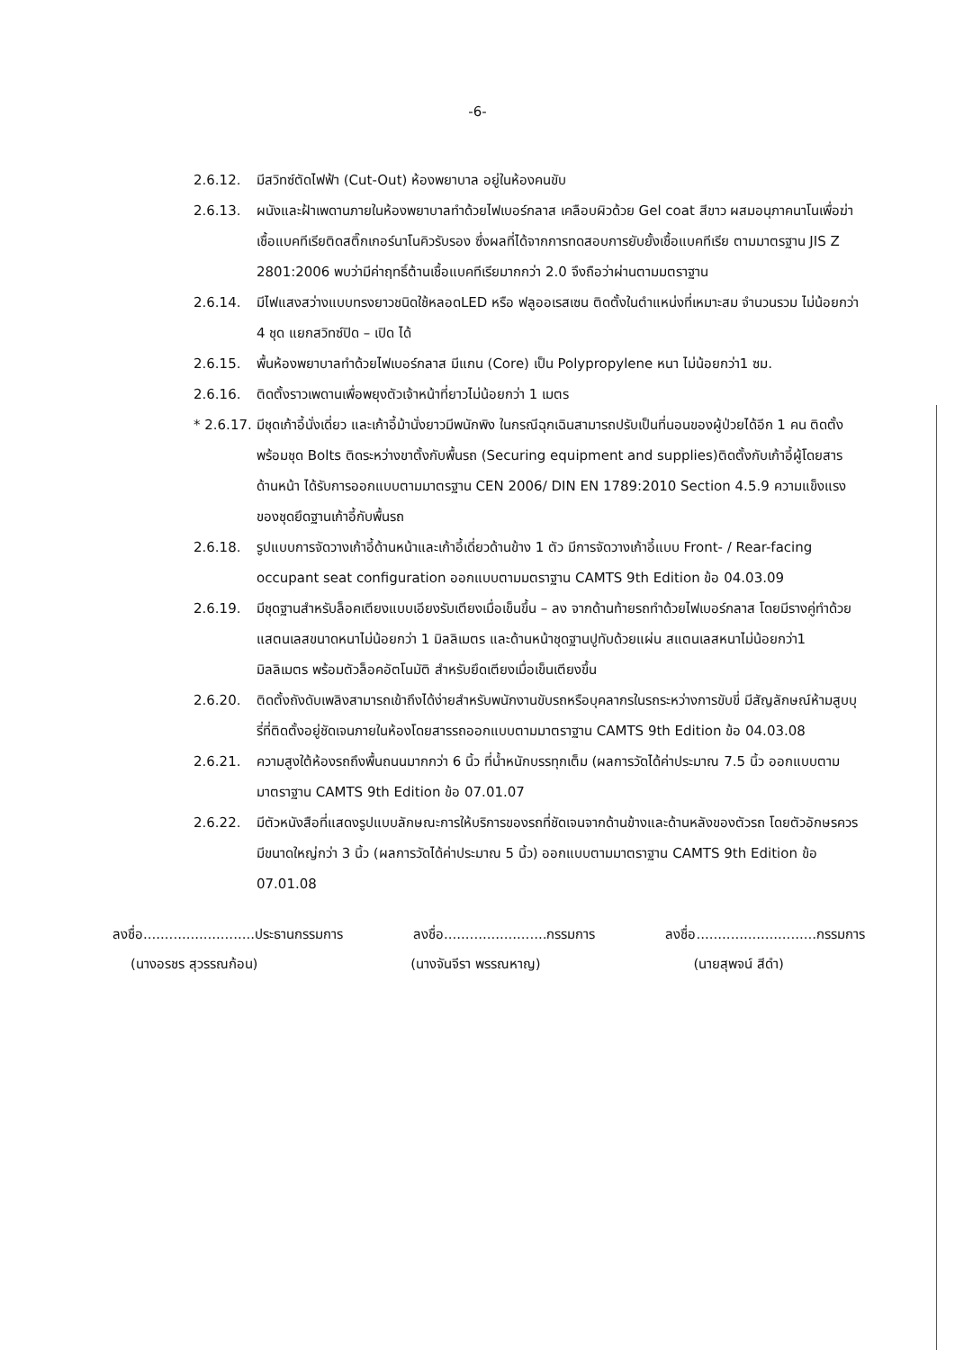-6-
2.6.12. มีสวิทซ์ตัดไฟฟ้า (Cut-Out) ห้องพยาบาล อยู่ในห้องคนขับ
2.6.13. ผนังและฝ้าเพดานภายในห้องพยาบาลทำด้วยไฟเบอร์กลาส เคลือบผิวด้วย Gel coat สีขาว ผสมอนุภาคนาโนเพื่อฆ่าเชื้อแบคทีเรียติดสติ๊กเกอร์นาโนคิวรับรอง ซึ่งผลที่ได้จากการทดสอบการยับยั้งเชื้อแบคทีเรีย ตามมาตรฐาน JIS Z 2801:2006 พบว่ามีค่าฤทธิ์ต้านเชื้อแบคทีเรียมากกว่า 2.0 จึงถือว่าผ่านตามมตราฐาน
2.6.14. มีไฟแสงสว่างแบบทรงยาวชนิดใช้หลอดLED หรือ ฟลูออเรสเซน ติดตั้งในตำแหน่งที่เหมาะสม จำนวนรวม ไม่น้อยกว่า 4 ชุด แยกสวิทซ์ปิด – เปิด ได้
2.6.15. พื้นห้องพยาบาลทำด้วยไฟเบอร์กลาส มีแกน (Core) เป็น Polypropylene หนา ไม่น้อยกว่า1 ซม.
2.6.16. ติดตั้งราวเพดานเพื่อพยุงตัวเจ้าหน้าที่ยาวไม่น้อยกว่า 1 เมตร
* 2.6.17.
มีชุดเก้าอี้นั่งเดี่ยว และเก้าอี้ม้านั่งยาวมีพนักพิง ในกรณีฉุกเฉินสามารถปรับเป็นที่นอนของผู้ป่วยได้อีก 1 คน ติดตั้งพร้อมชุด Bolts ติดระหว่างขาตั้งกับพื้นรถ (Securing equipment and supplies)ติดตั้งกับเก้าอี้ผู้โดยสารด้านหน้า ได้รับการออกแบบตามมาตรฐาน CEN 2006/ DIN EN 1789:2010 Section 4.5.9 ความแข็งแรงของชุดยึดฐานเก้าอี้กับพื้นรถ
2.6.18. รูปแบบการจัดวางเก้าอี้ด้านหน้าและเก้าอี้เดี่ยวด้านข้าง 1 ตัว มีการจัดวางเก้าอี้แบบ Front- / Rear-facing occupant seat configuration ออกแบบตามมตราฐาน CAMTS 9th Edition ข้อ 04.03.09
2.6.19. มีชุดฐานสำหรับล็อคเตียงแบบเอียงรับเตียงเมื่อเข็นขึ้น – ลง จากด้านท้ายรถทำด้วยไฟเบอร์กลาส โดยมีรางคู่ทำด้วย แสตนเลสขนาดหนาไม่น้อยกว่า 1 มิลลิเมตร และด้านหน้าชุดฐานปูทับด้วยแผ่น สแตนเลสหนาไม่น้อยกว่า1 มิลลิเมตร พร้อมตัวล็อคอัตโนมัติ สำหรับยึดเตียงเมื่อเข็นเตียงขึ้น
2.6.20. ติดตั้งถังดับเพลิงสามารถเข้าถึงได้ง่ายสำหรับพนักงานขับรถหรือบุคลากรในรถระหว่างการขับขี่ มีสัญลักษณ์ห้ามสูบบุรี่ที่ติดตั้งอยู่ชัดเจนภายในห้องโดยสารรถออกแบบตามมาตราฐาน CAMTS 9th Edition ข้อ 04.03.08
2.6.21. ความสูงใต้ห้องรถถึงพื้นถนนมากกว่า 6 นิ้ว ที่น้ำหนักบรรทุกเต็ม (ผลการวัดได้ค่าประมาณ 7.5 นิ้ว ออกแบบตามมาตราฐาน CAMTS 9th Edition ข้อ 07.01.07
2.6.22. มีตัวหนังสือที่แสดงรูปแบบลักษณะการให้บริการของรถที่ชัดเจนจากด้านข้างและด้านหลังของตัวรถ โดยตัวอักษรควรมีขนาดใหญ่กว่า 3 นิ้ว (ผลการวัดได้ค่าประมาณ 5 นิ้ว) ออกแบบตามมาตราฐาน CAMTS 9th Edition ข้อ 07.01.08
ลงชื่อ..........................ประธานกรรมการ ลงชื่อ........................กรรมการ ลงชื่อ............................กรรมการ
(นางอรชร สุวรรณก้อน) (นางจันจีรา พรรณหาญ) (นายสุพจน์ สีดำ)